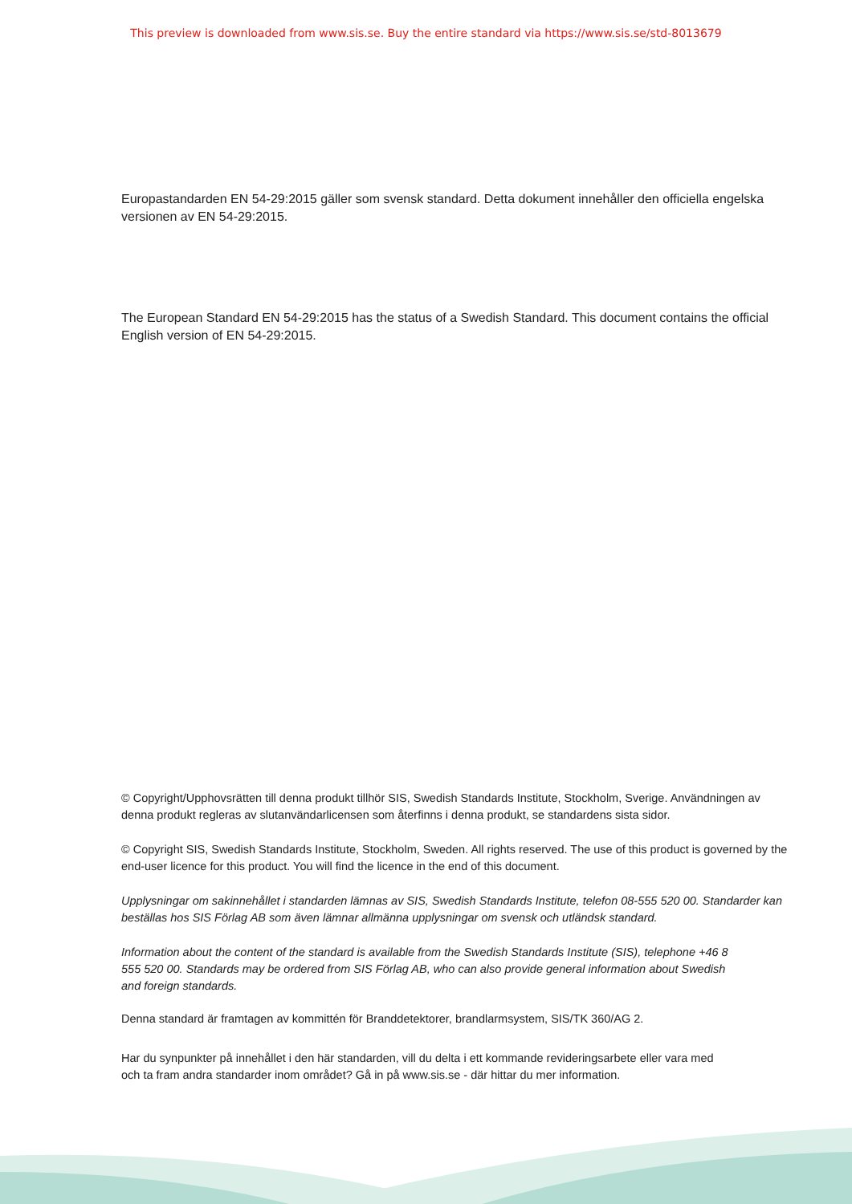This preview is downloaded from www.sis.se. Buy the entire standard via https://www.sis.se/std-8013679
Europastandarden EN 54-29:2015 gäller som svensk standard. Detta dokument innehåller den officiella engelska versionen av EN 54-29:2015.
The European Standard EN 54-29:2015 has the status of a Swedish Standard. This document contains the official English version of EN 54-29:2015.
© Copyright/Upphovsrätten till denna produkt tillhör SIS, Swedish Standards Institute, Stockholm, Sverige. Användningen av denna produkt regleras av slutanvändarlicensen som återfinns i denna produkt, se standardens sista sidor.
© Copyright SIS, Swedish Standards Institute, Stockholm, Sweden. All rights reserved. The use of this product is governed by the end-user licence for this product. You will find the licence in the end of this document.
Upplysningar om sakinnehållet i standarden lämnas av SIS, Swedish Standards Institute, telefon 08-555 520 00. Standarder kan beställas hos SIS Förlag AB som även lämnar allmänna upplysningar om svensk och utländsk standard.
Information about the content of the standard is available from the Swedish Standards Institute (SIS), telephone +46 8 555 520 00. Standards may be ordered from SIS Förlag AB, who can also provide general information about Swedish and foreign standards.
Denna standard är framtagen av kommittén för Branddetektorer, brandlarmsystem, SIS/TK 360/AG 2.
Har du synpunkter på innehållet i den här standarden, vill du delta i ett kommande revideringsarbete eller vara med och ta fram andra standarder inom området? Gå in på www.sis.se - där hittar du mer information.